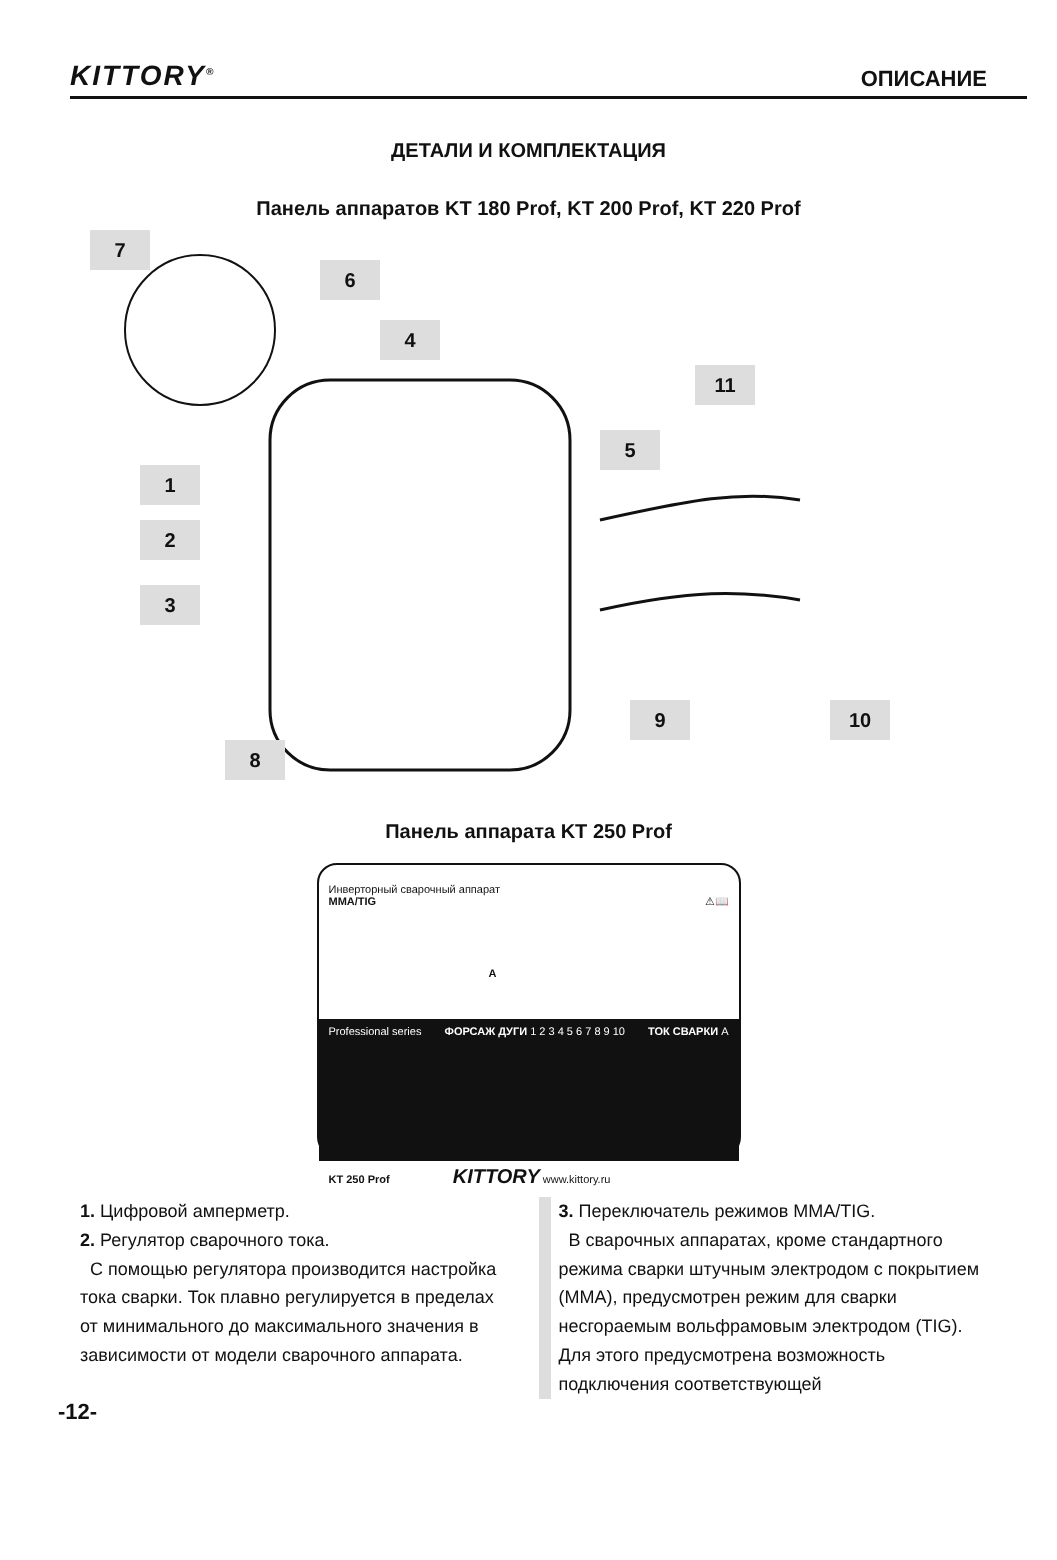KITTORY<sup>®</sup> ОПИСАНИЕ
ДЕТАЛИ И КОМПЛЕКТАЦИЯ
Панель аппаратов KT 180 Prof, KT 200 Prof, KT 220 Prof
7
6
4
11
5
1
2
3
9 10
8
Панель аппарата KT 250 Prof
Инверторный сварочный аппарат
MMA/TIG ⚠📖
A
Professional series ФОРСАЖ ДУГИ 1 2 3 4 5 6 7 8 9 10 ТОК СВАРКИ A
KT 250 Prof KITTORY www.kittory.ru
1. Цифровой амперметр.
2. Регулятор сварочного тока.
С помощью регулятора производится настройка тока сварки. Ток плавно регулируется в пределах от минимального до максимального значения в зависимости от модели сварочного аппарата.
3. Переключатель режимов MMA/TIG.
В сварочных аппаратах, кроме стандартного режима сварки штучным электродом с покрытием (MMA), предусмотрен режим для сварки несгораемым вольфрамовым электродом (TIG). Для этого предусмотрена возможность подключения соответствующей
-12-